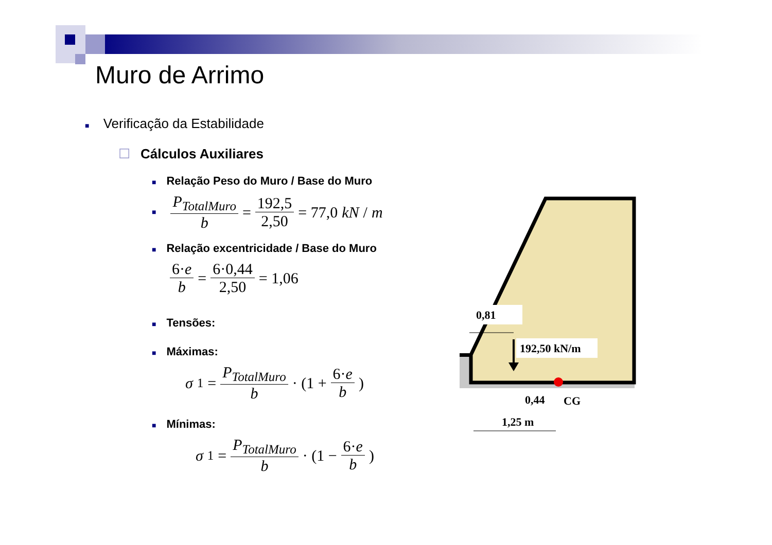Muro de Arrimo
■ Verificação da Estabilidade
☐ Cálculos Auxiliares
■ Relação Peso do Muro / Base do Muro
■ P<sub>TotalMuro</sub> b = 192,5 2,50 = 77,0 kN / m
■ Relação excentricidade / Base do Muro
6·e b = 6·0,44 2,50 = 1,06
■ Tensões:
■ Máximas:
σ<sub>1</sub> = P<sub>TotalMuro</sub> b · (1 + 6·e b)
■ Mínimas:
σ<sub>1</sub> = P<sub>TotalMuro</sub> b · (1 − 6·e b)
0,81
192,50 kN/m
0,44
CG
1,25 m